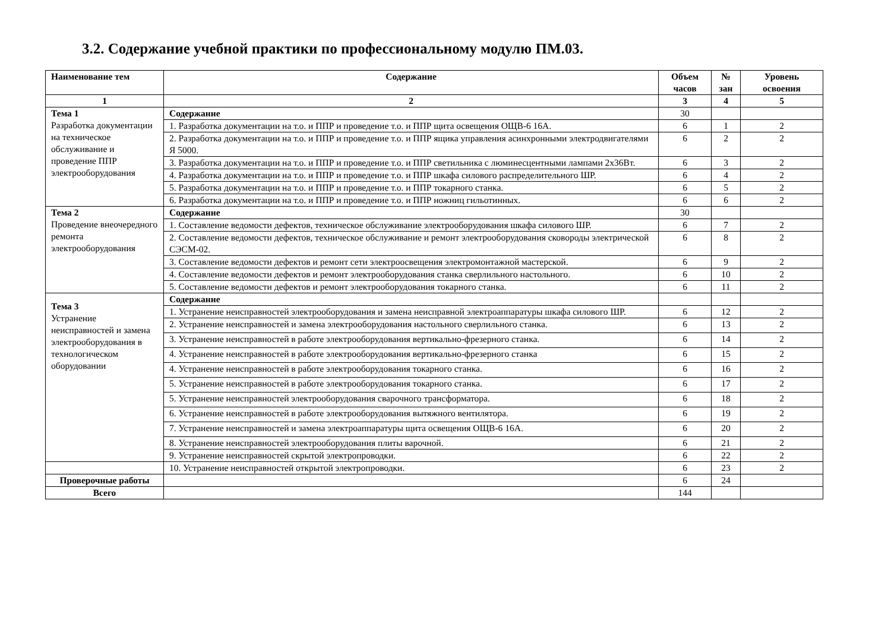3.2. Содержание учебной практики по профессиональному модулю ПМ.03.
| Наименование тем | Содержание | Объем часов | № зан | Уровень освоения |
| --- | --- | --- | --- | --- |
| 1 | 2 | 3 | 4 | 5 |
| Тема 1 Разработка документации на техническое обслуживание и проведение ППР электрооборудования | Содержание | 30 | | |
| | 1. Разработка документации на т.о. и ППР и проведение т.о. и ППР щита освещения ОЩВ-6 16А. | 6 | 1 | 2 |
| | 2. Разработка документации на т.о. и ППР и проведение т.о. и ППР ящика управления асинхронными электродвигателями Я 5000. | 6 | 2 | 2 |
| | 3. Разработка документации на т.о. и ППР и проведение т.о. и ППР светильника с люминесцентными лампами 2х36Вт. | 6 | 3 | 2 |
| | 4. Разработка документации на т.о. и ППР и проведение т.о. и ППР шкафа силового распределительного ШР. | 6 | 4 | 2 |
| | 5. Разработка документации на т.о. и ППР и проведение т.о. и ППР токарного станка. | 6 | 5 | 2 |
| | 6. Разработка документации на т.о. и ППР и проведение т.о. и ППР ножниц гильотинных. | 6 | 6 | 2 |
| Тема 2 Проведение внеочередного ремонта электрооборудования | Содержание | 30 | | |
| | 1. Составление ведомости дефектов, техническое обслуживание электрооборудования шкафа силового ШР. | 6 | 7 | 2 |
| | 2. Составление ведомости дефектов, техническое обслуживание и ремонт электрооборудования сковороды электрической СЭСМ-02. | 6 | 8 | 2 |
| | 3. Составление ведомости дефектов и ремонт сети электроосвещения электромонтажной мастерской. | 6 | 9 | 2 |
| | 4. Составление ведомости дефектов и ремонт электрооборудования станка сверлильного настольного. | 6 | 10 | 2 |
| | 5. Составление ведомости дефектов и ремонт электрооборудования токарного станка. | 6 | 11 | 2 |
| Тема 3 Устранение неисправностей и замена электрооборудования в технологическом оборудовании | Содержание | | | |
| | 1. Устранение неисправностей электрооборудования и замена неисправной электроаппаратуры шкафа силового ШР. | 6 | 12 | 2 |
| | 2. Устранение неисправностей и замена электрооборудования настольного сверлильного станка. | 6 | 13 | 2 |
| | 3. Устранение неисправностей в работе электрооборудования вертикально-фрезерного станка. | 6 | 14 | 2 |
| | 4. Устранение неисправностей в работе электрооборудования вертикально-фрезерного станка | 6 | 15 | 2 |
| | 4. Устранение неисправностей в работе электрооборудования токарного станка. | 6 | 16 | 2 |
| | 5. Устранение неисправностей в работе электрооборудования токарного станка. | 6 | 17 | 2 |
| | 5. Устранение неисправностей электрооборудования сварочного трансформатора. | 6 | 18 | 2 |
| | 6. Устранение неисправностей в работе электрооборудования вытяжного вентилятора. | 6 | 19 | 2 |
| | 7. Устранение неисправностей и замена электроаппаратуры щита освещения ОЩВ-6 16А. | 6 | 20 | 2 |
| | 8. Устранение неисправностей электрооборудования плиты варочной. | 6 | 21 | 2 |
| | 9. Устранение неисправностей скрытой электропроводки. | 6 | 22 | 2 |
| | 10. Устранение неисправностей открытой электропроводки. | 6 | 23 | 2 |
| Проверочные работы | | 6 | 24 | |
| Всего | | 144 | | |